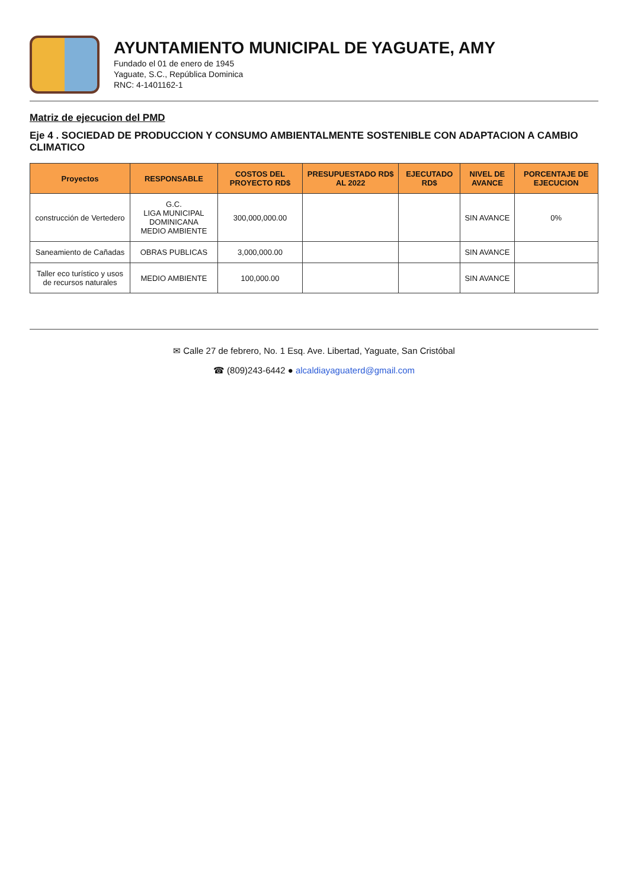AYUNTAMIENTO MUNICIPAL DE YAGUATE, AMY
Fundado el 01 de enero de 1945
Yaguate, S.C., República Dominica
RNC: 4-1401162-1
Matriz de ejecucion del PMD
Eje 4 . SOCIEDAD DE PRODUCCION Y CONSUMO AMBIENTALMENTE SOSTENIBLE CON ADAPTACION A CAMBIO CLIMATICO
| Proyectos | RESPONSABLE | COSTOS DEL PROYECTO RD$ | PRESUPUESTADO RD$ AL 2022 | EJECUTADO RD$ | NIVEL DE AVANCE | PORCENTAJE DE EJECUCION |
| --- | --- | --- | --- | --- | --- | --- |
| construcción de Vertedero | G.C. LIGA MUNICIPAL DOMINICANA MEDIO AMBIENTE | 300,000,000.00 | | | SIN AVANCE | 0% |
| Saneamiento de Cañadas | OBRAS PUBLICAS | 3,000,000.00 | | | SIN AVANCE | |
| Taller eco turístico y usos de recursos naturales | MEDIO AMBIENTE | 100,000.00 | | | SIN AVANCE | |
✉ Calle 27 de febrero, No. 1 Esq. Ave. Libertad, Yaguate, San Cristóbal
☎ (809)243-6442 ● alcaldiayaguaterd@gmail.com